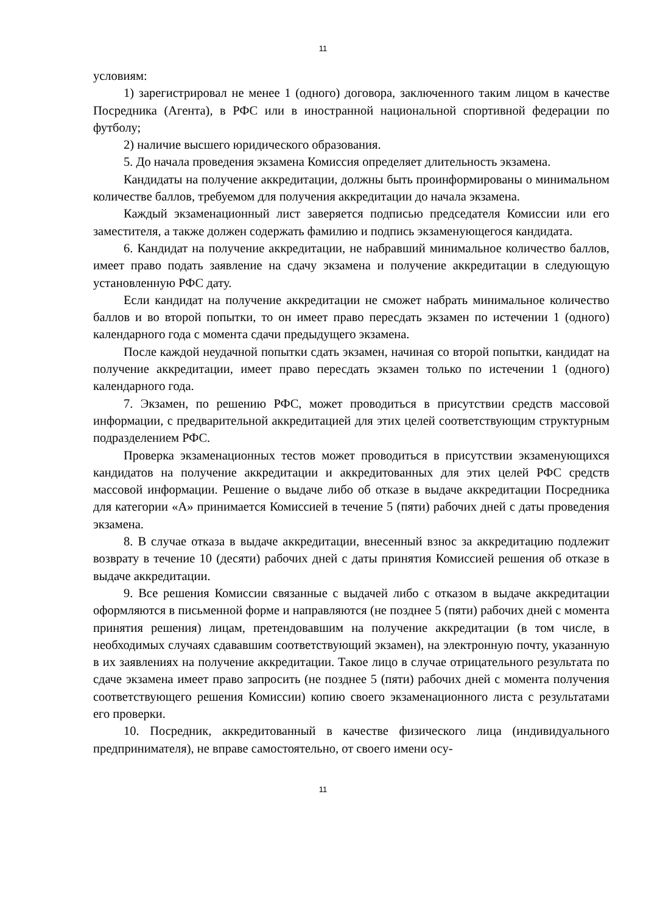11
условиям:
1) зарегистрировал не менее 1 (одного) договора, заключенного таким лицом в качестве Посредника (Агента), в РФС или в иностранной национальной спортивной федерации по футболу;
2) наличие высшего юридического образования.
5. До начала проведения экзамена Комиссия определяет длительность экзамена.
Кандидаты на получение аккредитации, должны быть проинформированы о минимальном количестве баллов, требуемом для получения аккредитации до начала экзамена.
Каждый экзаменационный лист заверяется подписью председателя Комиссии или его заместителя, а также должен содержать фамилию и подпись экзаменующегося кандидата.
6. Кандидат на получение аккредитации, не набравший минимальное количество баллов, имеет право подать заявление на сдачу экзамена и получение аккредитации в следующую установленную РФС дату.
Если кандидат на получение аккредитации не сможет набрать минимальное количество баллов и во второй попытки, то он имеет право пересдать экзамен по истечении 1 (одного) календарного года с момента сдачи предыдущего экзамена.
После каждой неудачной попытки сдать экзамен, начиная со второй попытки, кандидат на получение аккредитации, имеет право пересдать экзамен только по истечении 1 (одного) календарного года.
7. Экзамен, по решению РФС, может проводиться в присутствии средств массовой информации, с предварительной аккредитацией для этих целей соответствующим структурным подразделением РФС.
Проверка экзаменационных тестов может проводиться в присутствии экзаменующихся кандидатов на получение аккредитации и аккредитованных для этих целей РФС средств массовой информации. Решение о выдаче либо об отказе в выдаче аккредитации Посредника для категории «А» принимается Комиссией в течение 5 (пяти) рабочих дней с даты проведения экзамена.
8. В случае отказа в выдаче аккредитации, внесенный взнос за аккредитацию подлежит возврату в течение 10 (десяти) рабочих дней с даты принятия Комиссией решения об отказе в выдаче аккредитации.
9. Все решения Комиссии связанные с выдачей либо с отказом в выдаче аккредитации оформляются в письменной форме и направляются (не позднее 5 (пяти) рабочих дней с момента принятия решения) лицам, претендовавшим на получение аккредитации (в том числе, в необходимых случаях сдававшим соответствующий экзамен), на электронную почту, указанную в их заявлениях на получение аккредитации. Такое лицо в случае отрицательного результата по сдаче экзамена имеет право запросить (не позднее 5 (пяти) рабочих дней с момента получения соответствующего решения Комиссии) копию своего экзаменационного листа с результатами его проверки.
10. Посредник, аккредитованный в качестве физического лица (индивидуального предпринимателя), не вправе самостоятельно, от своего имени осу-
11